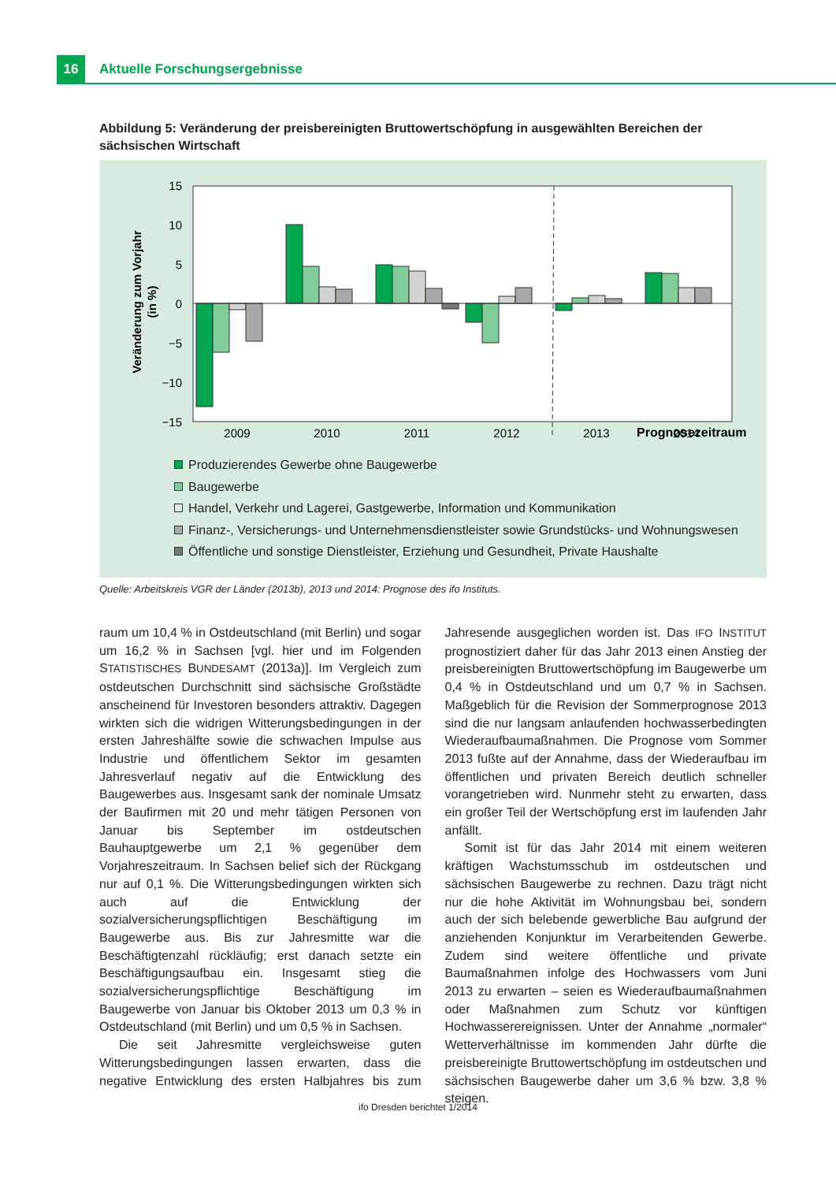16
Aktuelle Forschungsergebnisse
Abbildung 5: Veränderung der preisbereinigten Bruttowertschöpfung in ausgewählten Bereichen der sächsischen Wirtschaft
Veränderung zum Vorjahr
(in %)
15
10
5
0
−5
−10
−15
Prognosezeitraum
2009
2010
2011
2012
2013
2014
Produzierendes Gewerbe ohne Baugewerbe
Baugewerbe
Handel, Verkehr und Lagerei, Gastgewerbe, Information und Kommunikation
Finanz-, Versicherungs- und Unternehmensdienstleister sowie Grundstücks- und Wohnungswesen
Öffentliche und sonstige Dienstleister, Erziehung und Gesundheit, Private Haushalte
Quelle: Arbeitskreis VGR der Länder (2013b), 2013 und 2014: Prognose des ifo Instituts.
raum um 10,4 % in Ostdeutschland (mit Berlin) und sogar um 16,2 % in Sachsen [vgl. hier und im Folgenden STATISTISCHES BUNDESAMT (2013a)]. Im Vergleich zum ostdeutschen Durchschnitt sind sächsische Großstädte anscheinend für Investoren besonders attraktiv. Dagegen wirkten sich die widrigen Witterungsbedingungen in der ersten Jahreshälfte sowie die schwachen Impulse aus Industrie und öffentlichem Sektor im gesamten Jahresverlauf negativ auf die Entwicklung des Baugewerbes aus. Insgesamt sank der nominale Umsatz der Baufirmen mit 20 und mehr tätigen Personen von Januar bis September im ostdeutschen Bauhauptgewerbe um 2,1 % gegenüber dem Vorjahreszeitraum. In Sachsen belief sich der Rückgang nur auf 0,1 %. Die Witterungsbedingungen wirkten sich auch auf die Entwicklung der sozialversicherungspflichtigen Beschäftigung im Baugewerbe aus. Bis zur Jahresmitte war die Beschäftigtenzahl rückläufig; erst danach setzte ein Beschäftigungsaufbau ein. Insgesamt stieg die sozialversicherungspflichtige Beschäftigung im Baugewerbe von Januar bis Oktober 2013 um 0,3 % in Ostdeutschland (mit Berlin) und um 0,5 % in Sachsen.
Die seit Jahresmitte vergleichsweise guten Witterungsbedingungen lassen erwarten, dass die negative Entwicklung des ersten Halbjahres bis zum Jahresende ausgeglichen worden ist. Das IFO INSTITUT prognostiziert daher für das Jahr 2013 einen Anstieg der preisbereinigten Bruttowertschöpfung im Baugewerbe um 0,4 % in Ostdeutschland und um 0,7 % in Sachsen. Maßgeblich für die Revision der Sommerprognose 2013 sind die nur langsam anlaufenden hochwasserbedingten Wiederaufbaumaßnahmen. Die Prognose vom Sommer 2013 fußte auf der Annahme, dass der Wiederaufbau im öffentlichen und privaten Bereich deutlich schneller vorangetrieben wird. Nunmehr steht zu erwarten, dass ein großer Teil der Wertschöpfung erst im laufenden Jahr anfällt.
Somit ist für das Jahr 2014 mit einem weiteren kräftigen Wachstumsschub im ostdeutschen und sächsischen Baugewerbe zu rechnen. Dazu trägt nicht nur die hohe Aktivität im Wohnungsbau bei, sondern auch der sich belebende gewerbliche Bau aufgrund der anziehenden Konjunktur im Verarbeitenden Gewerbe. Zudem sind weitere öffentliche und private Baumaßnahmen infolge des Hochwassers vom Juni 2013 zu erwarten – seien es Wiederaufbaumaßnahmen oder Maßnahmen zum Schutz vor künftigen Hochwasserereignissen. Unter der Annahme „normaler“ Wetterverhältnisse im kommenden Jahr dürfte die preisbereinigte Bruttowertschöpfung im ostdeutschen und sächsischen Baugewerbe daher um 3,6 % bzw. 3,8 % steigen.
ifo Dresden berichtet 1/2014